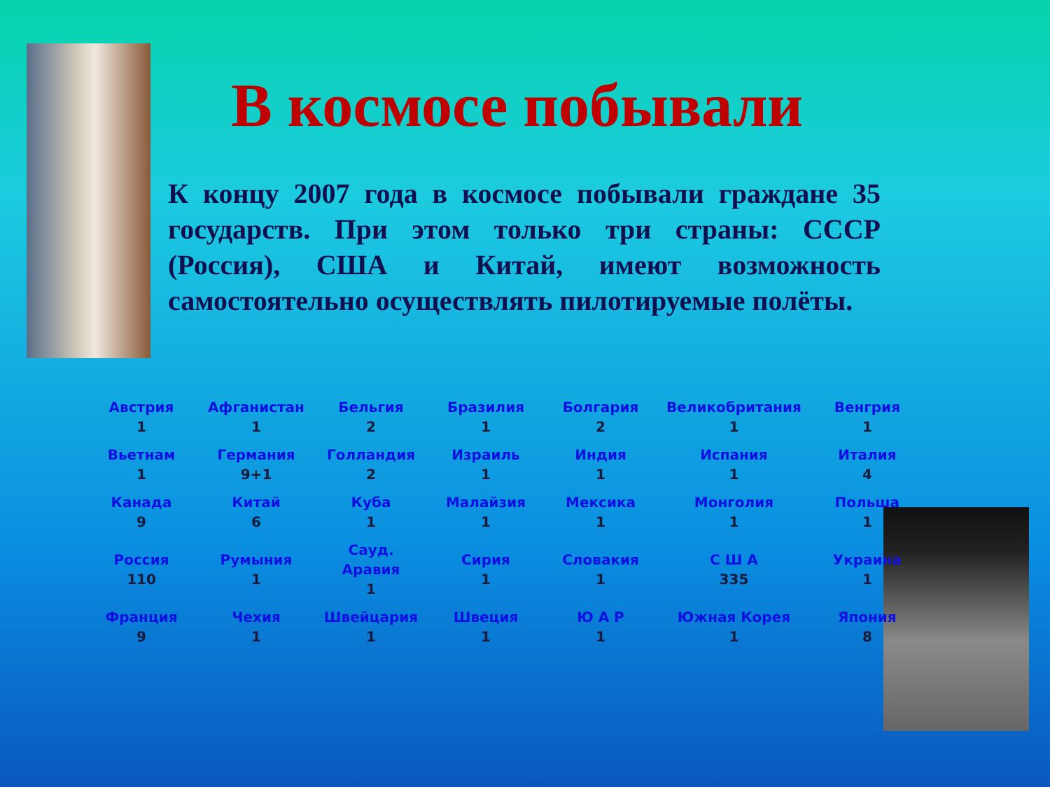В космосе побывали
К концу 2007 года в космосе побывали граждане 35 государств. При этом только три страны: СССР (Россия), США и Китай, имеют возможность самостоятельно осуществлять пилотируемые полёты.
| Австрия 1 | Афганистан 1 | Бельгия 2 | Бразилия 1 | Болгария 2 | Великобритания 1 | Венгрия 1 |
| Вьетнам 1 | Германия 9+1 | Голландия 2 | Израиль 1 | Индия 1 | Испания 1 | Италия 4 |
| Канада 9 | Китай 6 | Куба 1 | Малайзия 1 | Мексика 1 | Монголия 1 | Польша 1 |
| Россия 110 | Румыния 1 | Сауд. Аравия 1 | Сирия 1 | Словакия 1 | С Ш А 335 | Украина 1 |
| Франция 9 | Чехия 1 | Швейцария 1 | Швеция 1 | Ю А Р 1 | Южная Корея 1 | Япония 8 |